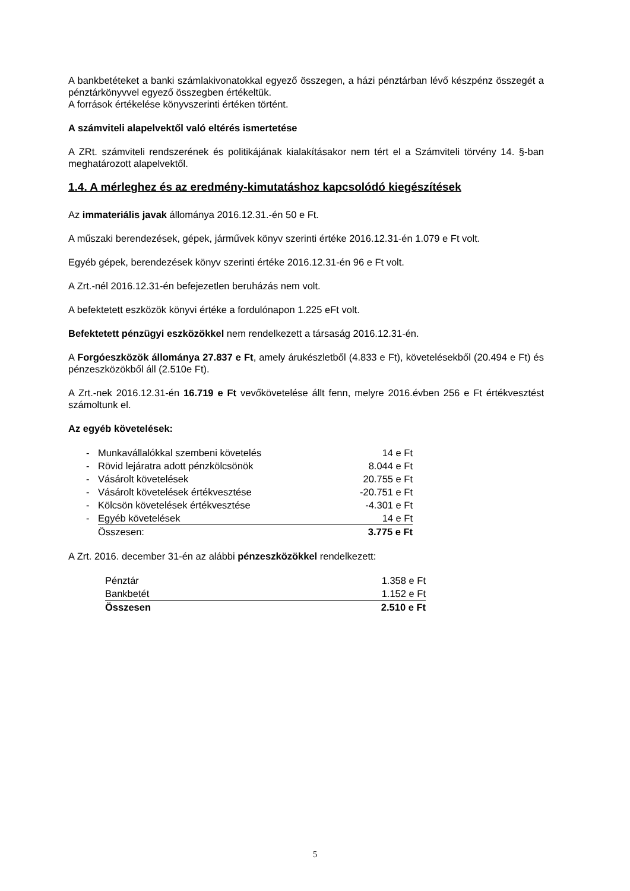A bankbetéteket a banki számlakivonatokkal egyező összegen, a házi pénztárban lévő készpénz összegét a pénztárkönyvvel egyező összegben értékeltük.
A források értékelése könyvszerinti értéken történt.
A számviteli alapelvektől való eltérés ismertetése
A ZRt. számviteli rendszerének és politikájának kialakításakor nem tért el a Számviteli törvény 14. §-ban meghatározott alapelvektől.
1.4. A mérleghez és az eredmény-kimutatáshoz kapcsolódó kiegészítések
Az immateriális javak állománya 2016.12.31.-én 50 e Ft.
A műszaki berendezések, gépek, járművek könyv szerinti értéke 2016.12.31-én 1.079 e Ft volt.
Egyéb gépek, berendezések könyv szerinti értéke 2016.12.31-én 96 e Ft volt.
A Zrt.-nél 2016.12.31-én befejezetlen beruházás nem volt.
A befektetett eszközök könyvi értéke a fordulónapon 1.225 eFt volt.
Befektetett pénzügyi eszközökkel nem rendelkezett a társaság 2016.12.31-én.
A Forgóeszközök állománya 27.837 e Ft, amely árukészletből (4.833 e Ft), követelésekből (20.494 e Ft) és pénzeszközökből áll (2.510e Ft).
A Zrt.-nek 2016.12.31-én 16.719 e Ft vevőkövetelése állt fenn, melyre 2016.évben 256 e Ft értékvesztést számoltunk el.
Az egyéb követelések:
| - | Munkavállalókkal szembeni követelés | 14 e Ft |
| - | Rövid lejáratra adott pénzkölcsönök | 8.044 e Ft |
| - | Vásárolt követelések | 20.755 e Ft |
| - | Vásárolt követelések értékvesztése | -20.751 e Ft |
| - | Kölcsön követelések értékvesztése | -4.301 e Ft |
| - | Egyéb követelések | 14 e Ft |
| | Összesen: | 3.775 e Ft |
A Zrt. 2016. december 31-én az alábbi pénzeszközökkel rendelkezett:
| Pénztár | 1.358 e Ft |
| Bankbetét | 1.152 e Ft |
| Összesen | 2.510 e Ft |
5